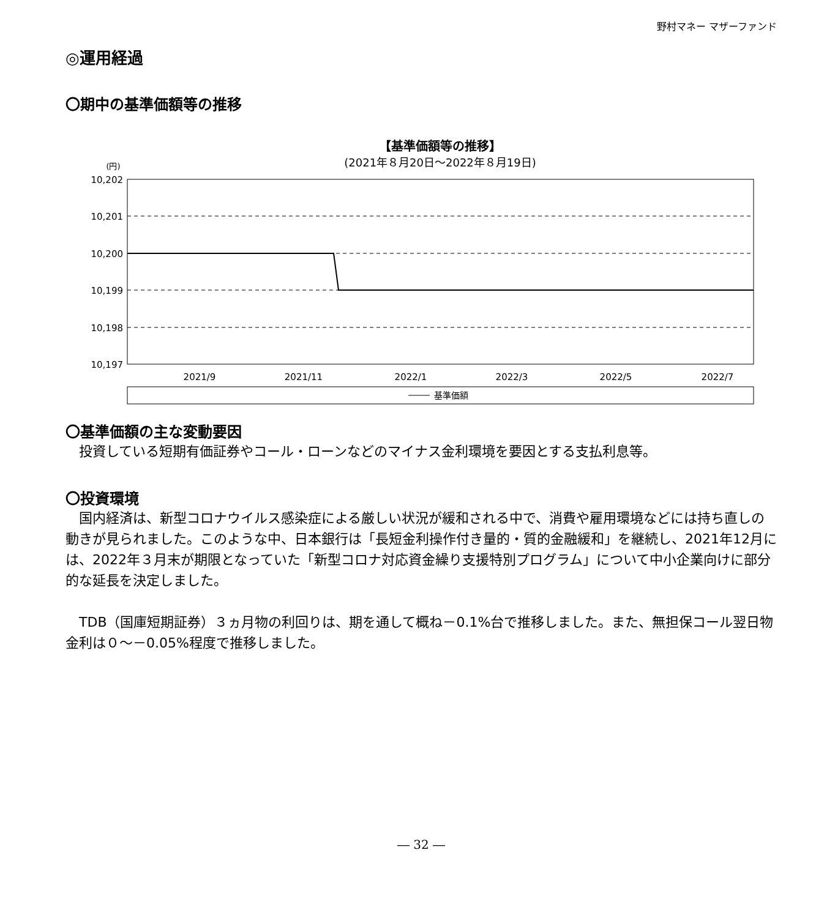野村マネー マザーファンド
◎運用経過
〇期中の基準価額等の推移
【基準価額等の推移】
(2021年８月20日～2022年８月19日)
(円)
10,202
10,201
10,200
10,199
10,198
10,197
2021/9
2021/11
2022/1
2022/3
2022/5
2022/7
基準価額
〇基準価額の主な変動要因
投資している短期有価証券やコール・ローンなどのマイナス金利環境を要因とする支払利息等。
〇投資環境
国内経済は、新型コロナウイルス感染症による厳しい状況が緩和される中で、消費や雇用環境などには持ち直しの動きが見られました。このような中、日本銀行は「長短金利操作付き量的・質的金融緩和」を継続し、2021年12月には、2022年３月末が期限となっていた「新型コロナ対応資金繰り支援特別プログラム」について中小企業向けに部分的な延長を決定しました。
TDB（国庫短期証券）３ヵ月物の利回りは、期を通して概ね－0.1%台で推移しました。また、無担保コール翌日物金利は０～－0.05%程度で推移しました。
― 32 ―